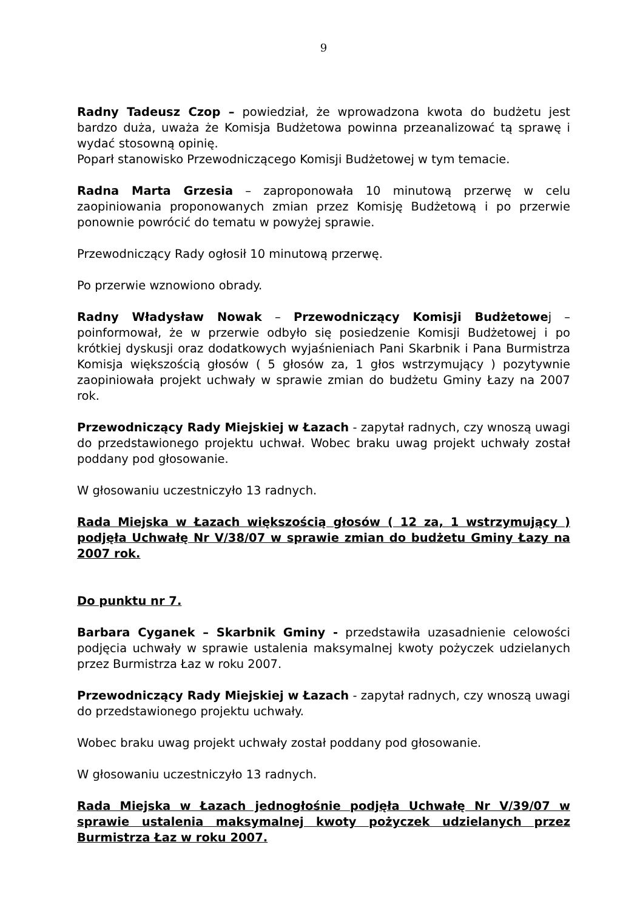9
Radny Tadeusz Czop – powiedział, że wprowadzona kwota do budżetu jest bardzo duża, uważa że Komisja Budżetowa powinna przeanalizować tą sprawę i wydać stosowną opinię.
Poparł stanowisko Przewodniczącego Komisji Budżetowej w tym temacie.
Radna Marta Grzesia – zaproponowała 10 minutową przerwę w celu zaopiniowania proponowanych zmian przez Komisję Budżetową i po przerwie ponownie powrócić do tematu w powyżej sprawie.
Przewodniczący Rady ogłosił 10 minutową przerwę.
Po przerwie wznowiono obrady.
Radny Władysław Nowak – Przewodniczący Komisji Budżetowej – poinformował, że w przerwie odbyło się posiedzenie Komisji Budżetowej i po krótkiej dyskusji oraz dodatkowych wyjaśnieniach Pani Skarbnik i Pana Burmistrza Komisja większością głosów ( 5 głosów za, 1 głos wstrzymujący ) pozytywnie zaopiniowała projekt uchwały w sprawie zmian do budżetu Gminy Łazy na 2007 rok.
Przewodniczący Rady Miejskiej w Łazach - zapytał radnych, czy wnoszą uwagi do przedstawionego projektu uchwał. Wobec braku uwag projekt uchwały został poddany pod głosowanie.
W głosowaniu uczestniczyło 13 radnych.
Rada Miejska w Łazach większością głosów ( 12 za, 1 wstrzymujący ) podjęła Uchwałę Nr V/38/07 w sprawie zmian do budżetu Gminy Łazy na 2007 rok.
Do punktu nr 7.
Barbara Cyganek – Skarbnik Gminy - przedstawiła uzasadnienie celowości podjęcia uchwały w sprawie ustalenia maksymalnej kwoty pożyczek udzielanych przez Burmistrza Łaz w roku 2007.
Przewodniczący Rady Miejskiej w Łazach - zapytał radnych, czy wnoszą uwagi do przedstawionego projektu uchwały.
Wobec braku uwag projekt uchwały został poddany pod głosowanie.
W głosowaniu uczestniczyło 13 radnych.
Rada Miejska w Łazach jednogłośnie podjęła Uchwałę Nr V/39/07 w sprawie ustalenia maksymalnej kwoty pożyczek udzielanych przez Burmistrza Łaz w roku 2007.